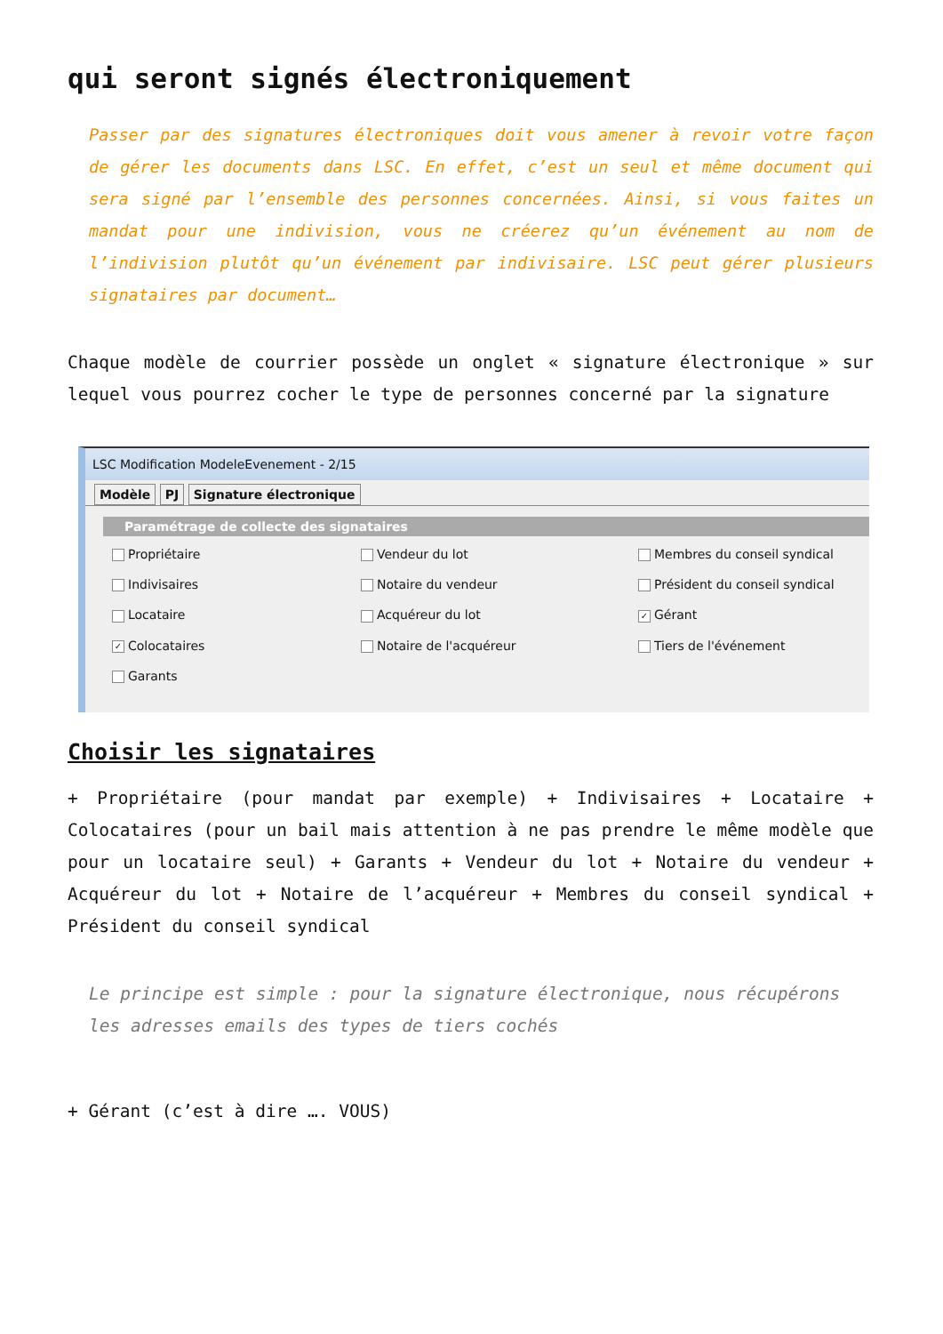qui seront signés électroniquement
Passer par des signatures électroniques doit vous amener à revoir votre façon de gérer les documents dans LSC. En effet, c’est un seul et même document qui sera signé par l’ensemble des personnes concernées. Ainsi, si vous faites un mandat pour une indivision, vous ne créerez qu’un événement au nom de l’indivision plutôt qu’un événement par indivisaire. LSC peut gérer plusieurs signataires par document…
Chaque modèle de courrier possède un onglet « signature électronique » sur lequel vous pourrez cocher le type de personnes concerné par la signature
LSC Modification ModeleEvenement - 2/15
Modèle PJ Signature électronique
Paramétrage de collecte des signataires
Propriétaire
Vendeur du lot
Membres du conseil syndical
Indivisaires
Notaire du vendeur
Président du conseil syndical
Locataire
Acquéreur du lot
✓ Gérant
✓ Colocataires
Notaire de l'acquéreur
Tiers de l'événement
Garants
Choisir les signataires
+ Propriétaire (pour mandat par exemple) + Indivisaires + Locataire + Colocataires (pour un bail mais attention à ne pas prendre le même modèle que pour un locataire seul) + Garants + Vendeur du lot + Notaire du vendeur + Acquéreur du lot + Notaire de l’acquéreur + Membres du conseil syndical + Président du conseil syndical
Le principe est simple : pour la signature électronique, nous récupérons les adresses emails des types de tiers cochés
+ Gérant (c’est à dire …. VOUS)